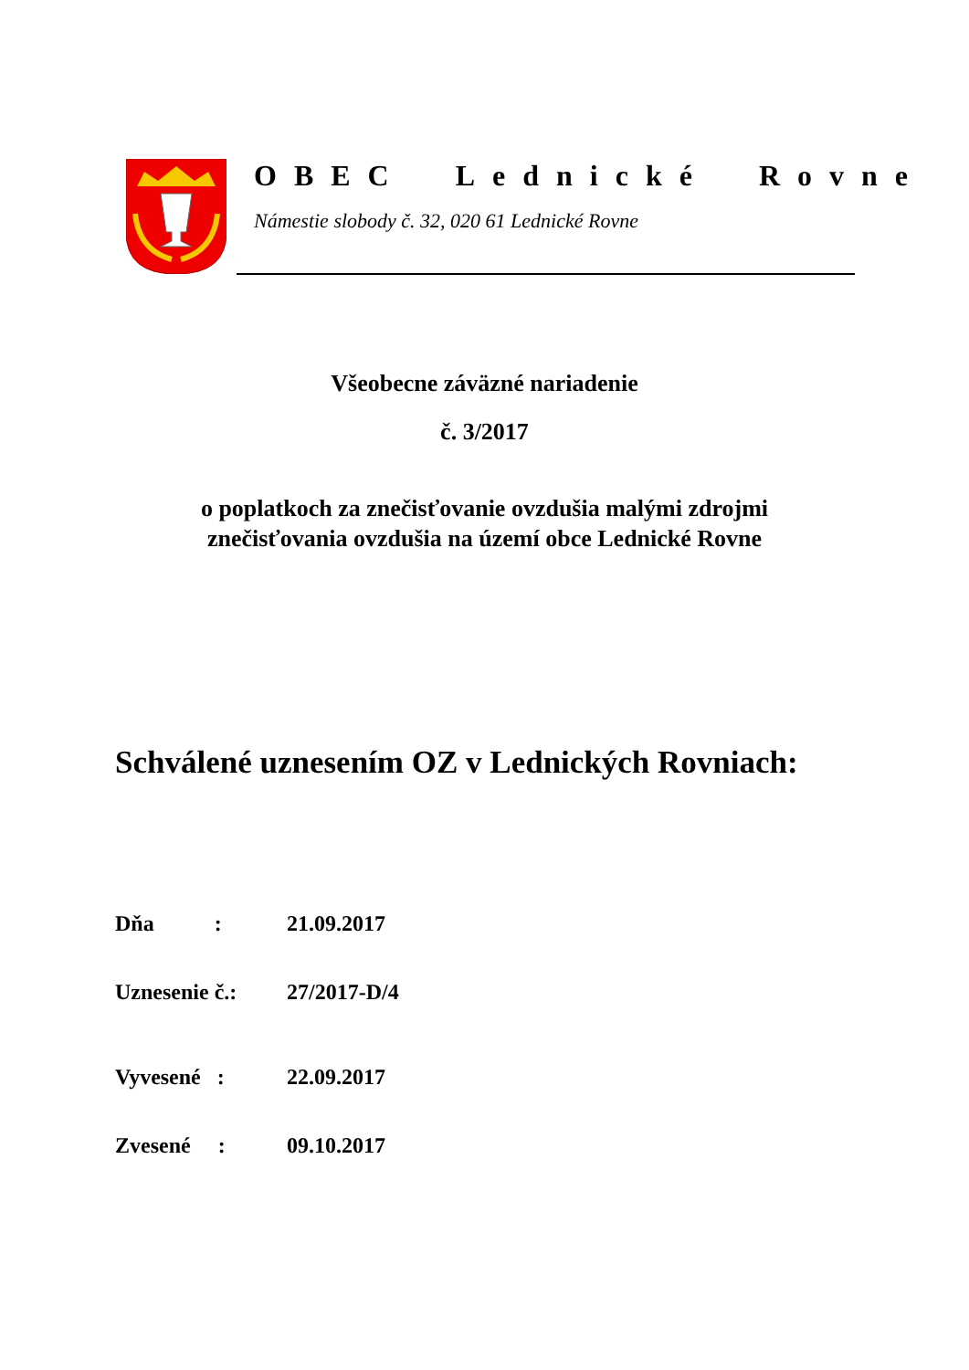OBEC Lednické Rovne
Námestie slobody č. 32, 020 61 Lednické Rovne
Všeobecne záväzné nariadenie
č. 3/2017
o poplatkoch za znečisťovanie ovzdušia malými zdrojmi
znečisťovania ovzdušia na území obce Lednické Rovne
Schválené uznesením OZ v Lednických Rovniach:
Dňa : 21.09.2017
Uznesenie č.: 27/2017-D/4
Vyvesené : 22.09.2017
Zvesené : 09.10.2017